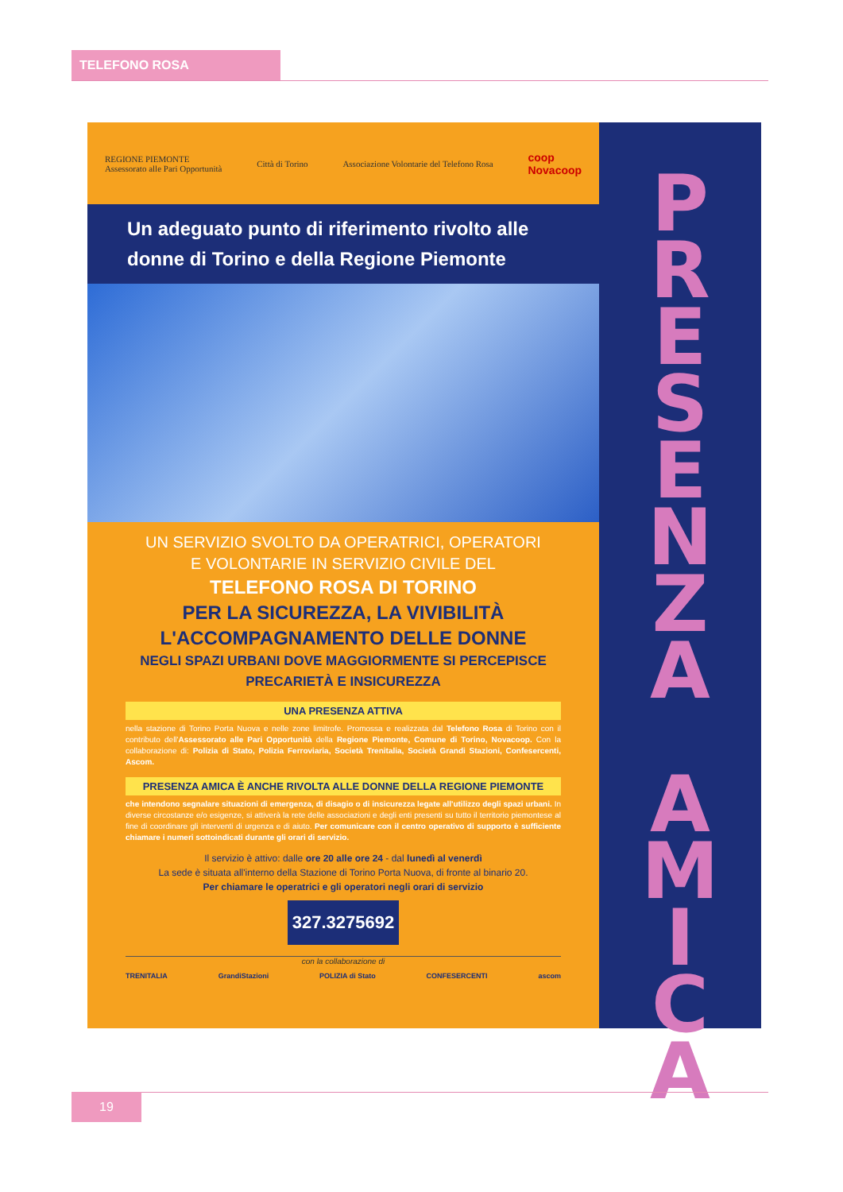TELEFONO ROSA
REGIONE PIEMONTE
Assessorato alle Pari Opportunità Città di Torino Associazione Volontarie del Telefono Rosa coop
Novacoop
Un adeguato punto di riferimento rivolto alle donne di Torino e della Regione Piemonte
UN SERVIZIO SVOLTO DA OPERATRICI, OPERATORI
E VOLONTARIE IN SERVIZIO CIVILE DEL
TELEFONO ROSA DI TORINO
PER LA SICUREZZA, LA VIVIBILITÀ
L'ACCOMPAGNAMENTO DELLE DONNE
NEGLI SPAZI URBANI DOVE MAGGIORMENTE SI PERCEPISCE
PRECARIETÀ E INSICUREZZA
UNA PRESENZA ATTIVA
nella stazione di Torino Porta Nuova e nelle zone limitrofe. Promossa e realizzata dal Telefono Rosa di Torino con il contributo dell'Assessorato alle Pari Opportunità della Regione Piemonte, Comune di Torino, Novacoop. Con la collaborazione di: Polizia di Stato, Polizia Ferroviaria, Società Trenitalia, Società Grandi Stazioni, Confesercenti, Ascom.
PRESENZA AMICA È ANCHE RIVOLTA ALLE DONNE DELLA REGIONE PIEMONTE
che intendono segnalare situazioni di emergenza, di disagio o di insicurezza legate all'utilizzo degli spazi urbani. In diverse circostanze e/o esigenze, si attiverà la rete delle associazioni e degli enti presenti su tutto il territorio piemontese al fine di coordinare gli interventi di urgenza e di aiuto. Per comunicare con il centro operativo di supporto è sufficiente chiamare i numeri sottoindicati durante gli orari di servizio.
Il servizio è attivo: dalle ore 20 alle ore 24 - dal lunedì al venerdì
La sede è situata all'interno della Stazione di Torino Porta Nuova, di fronte al binario 20.
Per chiamare le operatrici e gli operatori negli orari di servizio
327.3275692
con la collaborazione di
TRENITALIA GrandiStazioni POLIZIA di Stato CONFESERCENTI ascom
P
R
E
S
E
N
Z
A
A
M
I
C
A
19